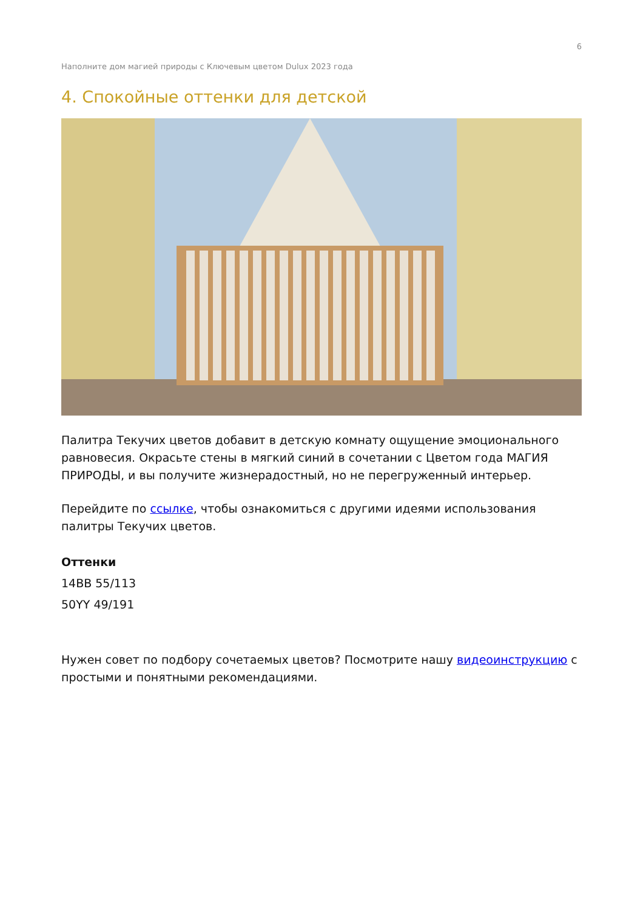6
Наполните дом магией природы с Ключевым цветом Dulux 2023 года
4. Спокойные оттенки для детской
Палитра Текучих цветов добавит в детскую комнату ощущение эмоционального равновесия. Окрасьте стены в мягкий синий в сочетании с Цветом года МАГИЯ ПРИРОДЫ, и вы получите жизнерадостный, но не перегруженный интерьер.
Перейдите по ссылке, чтобы ознакомиться с другими идеями использования палитры Текучих цветов.
Оттенки
14BB 55/113
50YY 49/191
Нужен совет по подбору сочетаемых цветов? Посмотрите нашу видеоинструкцию с простыми и понятными рекомендациями.